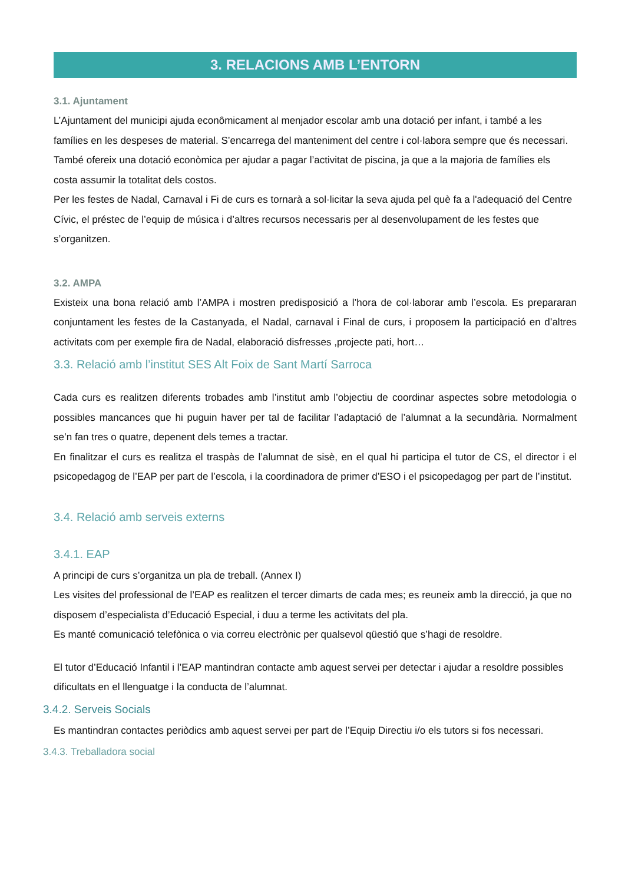3. RELACIONS AMB L’ENTORN
3.1. Ajuntament
L’Ajuntament del municipi ajuda econômicament al menjador escolar amb una dotació per infant, i també a les famílies en les despeses de material. S’encarrega del manteniment del centre i col·labora sempre que és necessari.
També ofereix una dotació econòmica per ajudar a pagar l’activitat de piscina, ja que a la majoria de famílies els costa assumir la totalitat dels costos.
Per les festes de Nadal, Carnaval i Fi de curs es tornarà a sol·licitar la seva ajuda pel què fa a l'adequació del Centre Cívic, el préstec de l’equip de música i d’altres recursos necessaris per al desenvolupament de les festes que s’organitzen.
3.2. AMPA
Existeix una bona relació amb l’AMPA i mostren predisposició a l’hora de col·laborar amb l’escola. Es prepararan conjuntament les festes de la Castanyada, el Nadal, carnaval i Final de curs, i proposem la participació en d’altres activitats com per exemple fira de Nadal, elaboració disfresses ,projecte pati, hort…
3.3. Relació amb l’institut SES Alt Foix de Sant Martí Sarroca
Cada curs es realitzen diferents trobades amb l’institut amb l’objectiu de coordinar aspectes sobre metodologia o possibles mancances que hi puguin haver per tal de facilitar l’adaptació de l’alumnat a la secundària. Normalment se’n fan tres o quatre, depenent dels temes a tractar.
En finalitzar el curs es realitza el traspàs de l’alumnat de sisè, en el qual hi participa el tutor de CS, el director i el psicopedagog de l’EAP per part de l’escola, i la coordinadora de primer d’ESO i el psicopedagog per part de l’institut.
3.4. Relació amb serveis externs
3.4.1. EAP
A principi de curs s’organitza un pla de treball. (Annex I)
Les visites del professional de l’EAP es realitzen el tercer dimarts de cada mes; es reuneix amb la direcció, ja que no disposem d’especialista d’Educació Especial, i duu a terme les activitats del pla.
Es manté comunicació telefònica o via correu electrònic per qualsevol qüestió que s’hagi de resoldre.
El tutor d’Educació Infantil i l’EAP mantindran contacte amb aquest servei per detectar i ajudar a resoldre possibles dificultats en el llenguatge i la conducta de l’alumnat.
3.4.2. Serveis Socials
Es mantindran contactes periòdics amb aquest servei per part de l’Equip Directiu i/o els tutors si fos necessari.
3.4.3. Treballadora social